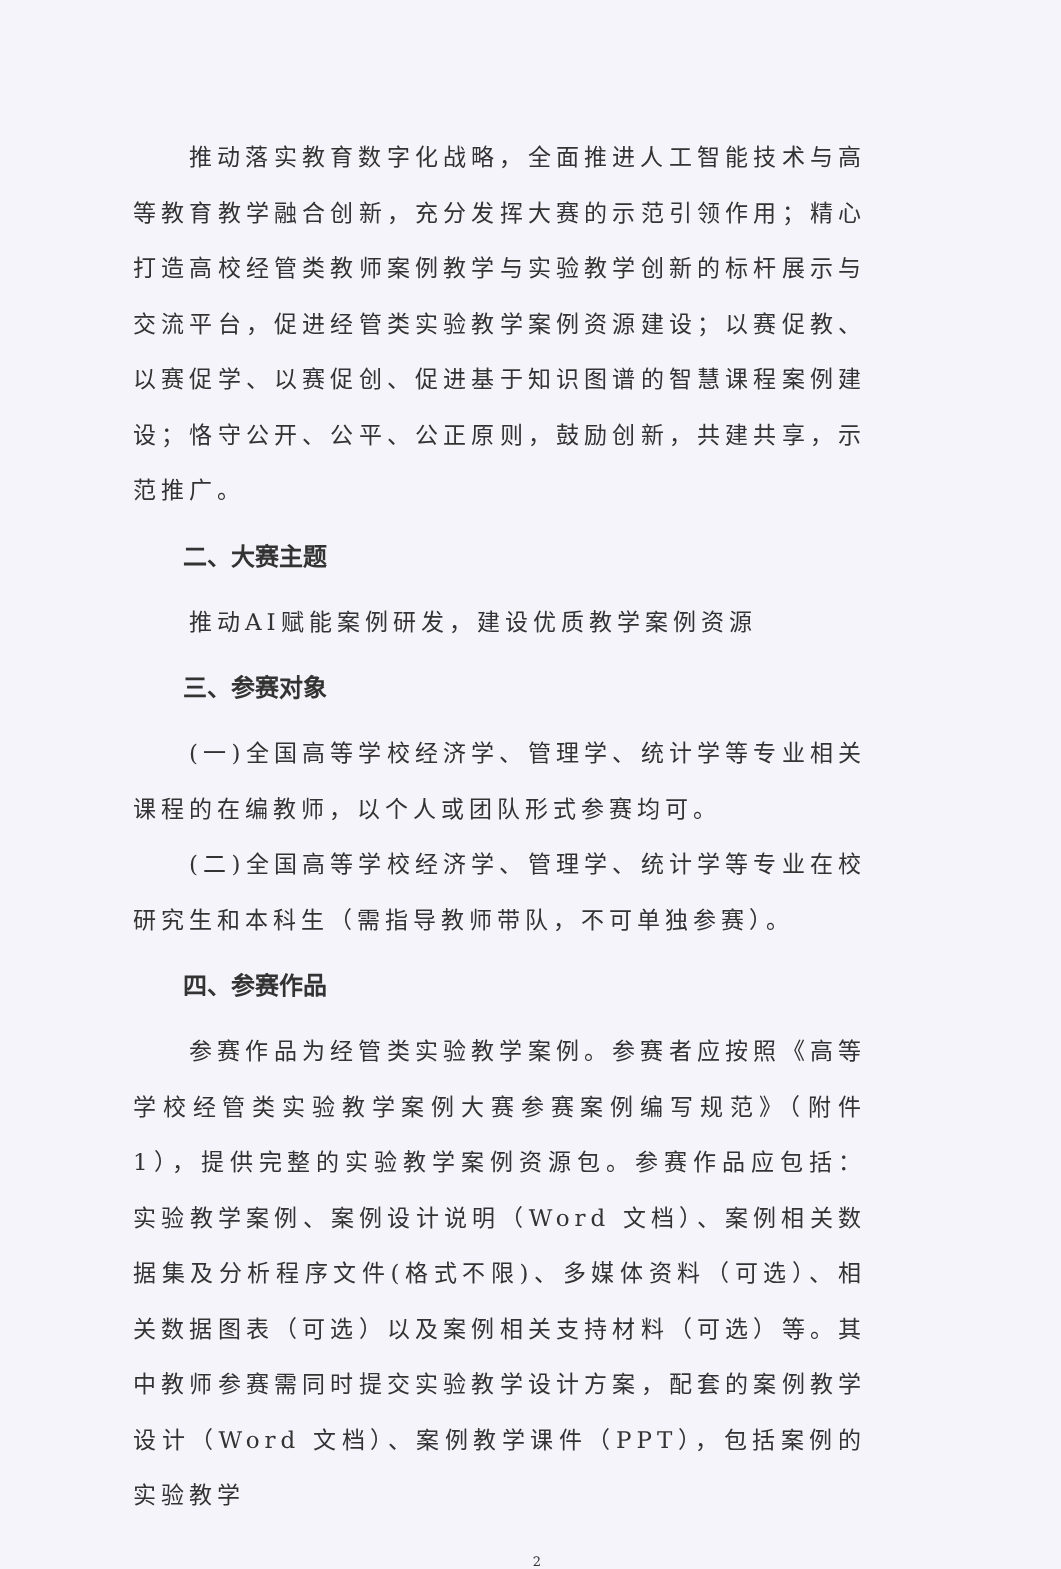推动落实教育数字化战略，全面推进人工智能技术与高等教育教学融合创新，充分发挥大赛的示范引领作用；精心打造高校经管类教师案例教学与实验教学创新的标杆展示与交流平台，促进经管类实验教学案例资源建设；以赛促教、以赛促学、以赛促创、促进基于知识图谱的智慧课程案例建设；恪守公开、公平、公正原则，鼓励创新，共建共享，示范推广。
二、大赛主题
推动AI赋能案例研发，建设优质教学案例资源
三、参赛对象
(一)全国高等学校经济学、管理学、统计学等专业相关课程的在编教师，以个人或团队形式参赛均可。
(二)全国高等学校经济学、管理学、统计学等专业在校研究生和本科生（需指导教师带队，不可单独参赛）。
四、参赛作品
参赛作品为经管类实验教学案例。参赛者应按照《高等学校经管类实验教学案例大赛参赛案例编写规范》（附件1），提供完整的实验教学案例资源包。参赛作品应包括：实验教学案例、案例设计说明（Word 文档）、案例相关数据集及分析程序文件(格式不限)、多媒体资料（可选）、相关数据图表（可选）以及案例相关支持材料（可选）等。其中教师参赛需同时提交实验教学设计方案，配套的案例教学设计（Word 文档）、案例教学课件（PPT），包括案例的实验教学
2